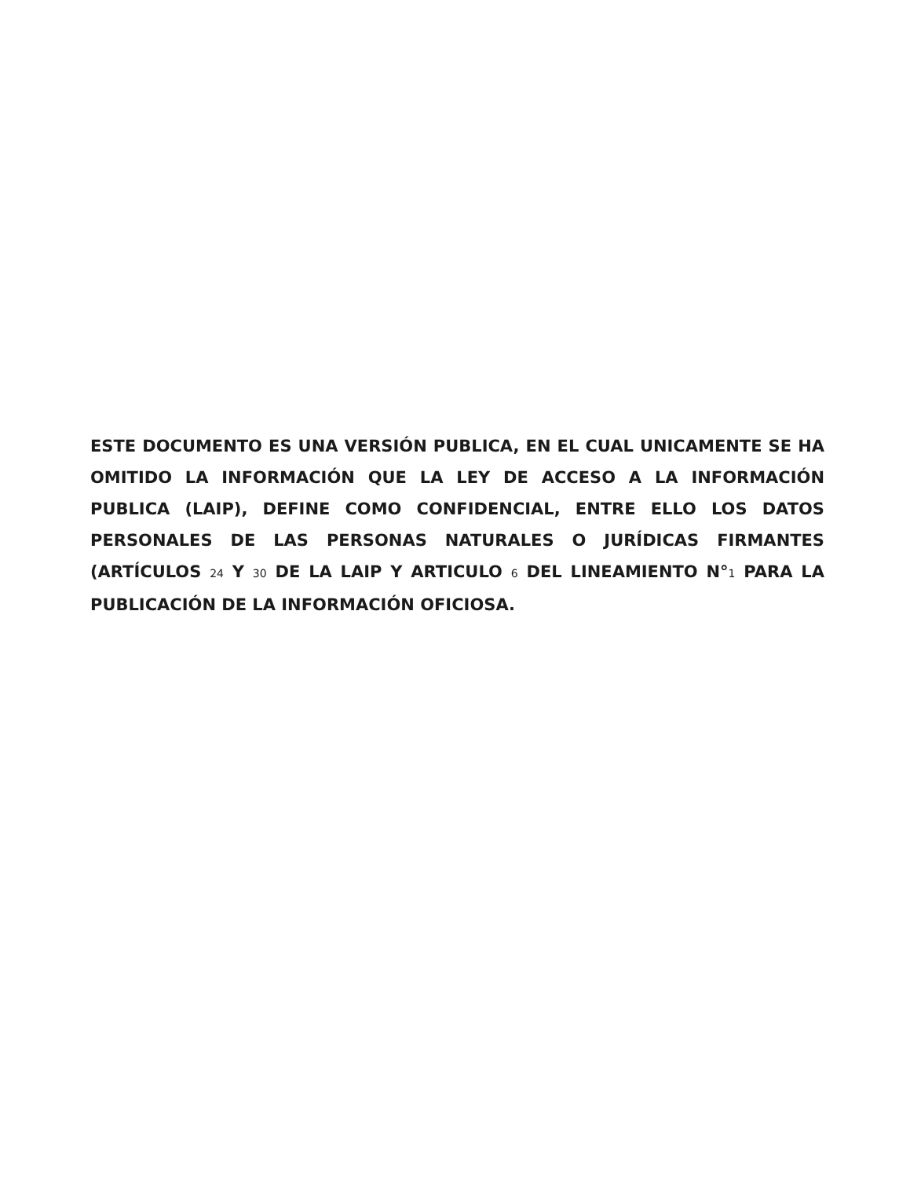ESTE DOCUMENTO ES UNA VERSIÓN PUBLICA, EN EL CUAL UNICAMENTE SE HA OMITIDO LA INFORMACIÓN QUE LA LEY DE ACCESO A LA INFORMACIÓN PUBLICA (LAIP), DEFINE COMO CONFIDENCIAL, ENTRE ELLO LOS DATOS PERSONALES DE LAS PERSONAS NATURALES O JURÍDICAS FIRMANTES (ARTÍCULOS 24 Y 30 DE LA LAIP Y ARTICULO 6 DEL LINEAMIENTO N°1 PARA LA PUBLICACIÓN DE LA INFORMACIÓN OFICIOSA.